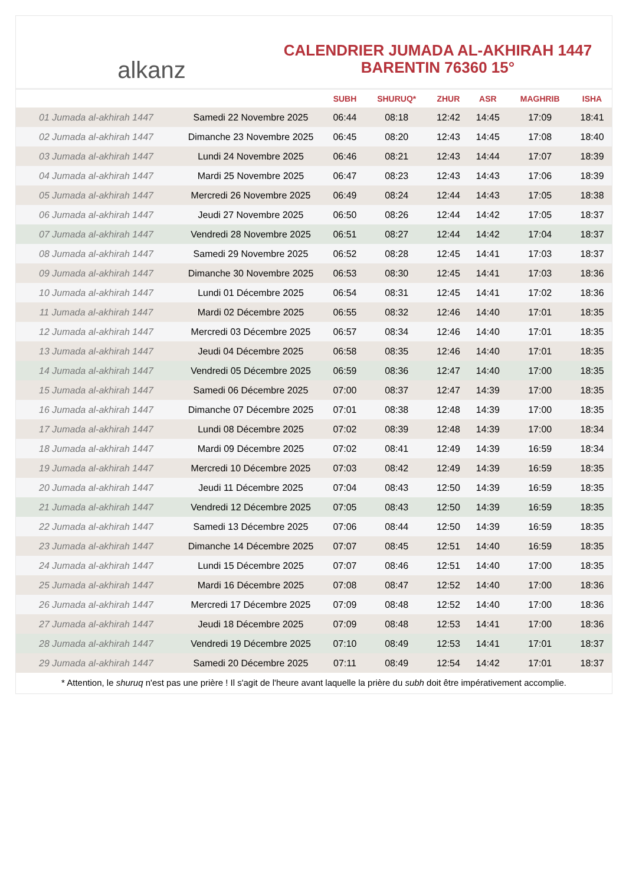alkanz
CALENDRIER JUMADA AL-AKHIRAH 1447
BARENTIN 76360 15°
| | | SUBH | SHURUQ* | ZHUR | ASR | MAGHRIB | ISHA |
| --- | --- | --- | --- | --- | --- | --- | --- |
| 01 Jumada al-akhirah 1447 | Samedi 22 Novembre 2025 | 06:44 | 08:18 | 12:42 | 14:45 | 17:09 | 18:41 |
| 02 Jumada al-akhirah 1447 | Dimanche 23 Novembre 2025 | 06:45 | 08:20 | 12:43 | 14:45 | 17:08 | 18:40 |
| 03 Jumada al-akhirah 1447 | Lundi 24 Novembre 2025 | 06:46 | 08:21 | 12:43 | 14:44 | 17:07 | 18:39 |
| 04 Jumada al-akhirah 1447 | Mardi 25 Novembre 2025 | 06:47 | 08:23 | 12:43 | 14:43 | 17:06 | 18:39 |
| 05 Jumada al-akhirah 1447 | Mercredi 26 Novembre 2025 | 06:49 | 08:24 | 12:44 | 14:43 | 17:05 | 18:38 |
| 06 Jumada al-akhirah 1447 | Jeudi 27 Novembre 2025 | 06:50 | 08:26 | 12:44 | 14:42 | 17:05 | 18:37 |
| 07 Jumada al-akhirah 1447 | Vendredi 28 Novembre 2025 | 06:51 | 08:27 | 12:44 | 14:42 | 17:04 | 18:37 |
| 08 Jumada al-akhirah 1447 | Samedi 29 Novembre 2025 | 06:52 | 08:28 | 12:45 | 14:41 | 17:03 | 18:37 |
| 09 Jumada al-akhirah 1447 | Dimanche 30 Novembre 2025 | 06:53 | 08:30 | 12:45 | 14:41 | 17:03 | 18:36 |
| 10 Jumada al-akhirah 1447 | Lundi 01 Décembre 2025 | 06:54 | 08:31 | 12:45 | 14:41 | 17:02 | 18:36 |
| 11 Jumada al-akhirah 1447 | Mardi 02 Décembre 2025 | 06:55 | 08:32 | 12:46 | 14:40 | 17:01 | 18:35 |
| 12 Jumada al-akhirah 1447 | Mercredi 03 Décembre 2025 | 06:57 | 08:34 | 12:46 | 14:40 | 17:01 | 18:35 |
| 13 Jumada al-akhirah 1447 | Jeudi 04 Décembre 2025 | 06:58 | 08:35 | 12:46 | 14:40 | 17:01 | 18:35 |
| 14 Jumada al-akhirah 1447 | Vendredi 05 Décembre 2025 | 06:59 | 08:36 | 12:47 | 14:40 | 17:00 | 18:35 |
| 15 Jumada al-akhirah 1447 | Samedi 06 Décembre 2025 | 07:00 | 08:37 | 12:47 | 14:39 | 17:00 | 18:35 |
| 16 Jumada al-akhirah 1447 | Dimanche 07 Décembre 2025 | 07:01 | 08:38 | 12:48 | 14:39 | 17:00 | 18:35 |
| 17 Jumada al-akhirah 1447 | Lundi 08 Décembre 2025 | 07:02 | 08:39 | 12:48 | 14:39 | 17:00 | 18:34 |
| 18 Jumada al-akhirah 1447 | Mardi 09 Décembre 2025 | 07:02 | 08:41 | 12:49 | 14:39 | 16:59 | 18:34 |
| 19 Jumada al-akhirah 1447 | Mercredi 10 Décembre 2025 | 07:03 | 08:42 | 12:49 | 14:39 | 16:59 | 18:35 |
| 20 Jumada al-akhirah 1447 | Jeudi 11 Décembre 2025 | 07:04 | 08:43 | 12:50 | 14:39 | 16:59 | 18:35 |
| 21 Jumada al-akhirah 1447 | Vendredi 12 Décembre 2025 | 07:05 | 08:43 | 12:50 | 14:39 | 16:59 | 18:35 |
| 22 Jumada al-akhirah 1447 | Samedi 13 Décembre 2025 | 07:06 | 08:44 | 12:50 | 14:39 | 16:59 | 18:35 |
| 23 Jumada al-akhirah 1447 | Dimanche 14 Décembre 2025 | 07:07 | 08:45 | 12:51 | 14:40 | 16:59 | 18:35 |
| 24 Jumada al-akhirah 1447 | Lundi 15 Décembre 2025 | 07:07 | 08:46 | 12:51 | 14:40 | 17:00 | 18:35 |
| 25 Jumada al-akhirah 1447 | Mardi 16 Décembre 2025 | 07:08 | 08:47 | 12:52 | 14:40 | 17:00 | 18:36 |
| 26 Jumada al-akhirah 1447 | Mercredi 17 Décembre 2025 | 07:09 | 08:48 | 12:52 | 14:40 | 17:00 | 18:36 |
| 27 Jumada al-akhirah 1447 | Jeudi 18 Décembre 2025 | 07:09 | 08:48 | 12:53 | 14:41 | 17:00 | 18:36 |
| 28 Jumada al-akhirah 1447 | Vendredi 19 Décembre 2025 | 07:10 | 08:49 | 12:53 | 14:41 | 17:01 | 18:37 |
| 29 Jumada al-akhirah 1447 | Samedi 20 Décembre 2025 | 07:11 | 08:49 | 12:54 | 14:42 | 17:01 | 18:37 |
* Attention, le shuruq n'est pas une prière ! Il s'agit de l'heure avant laquelle la prière du subh doit être impérativement accomplie.